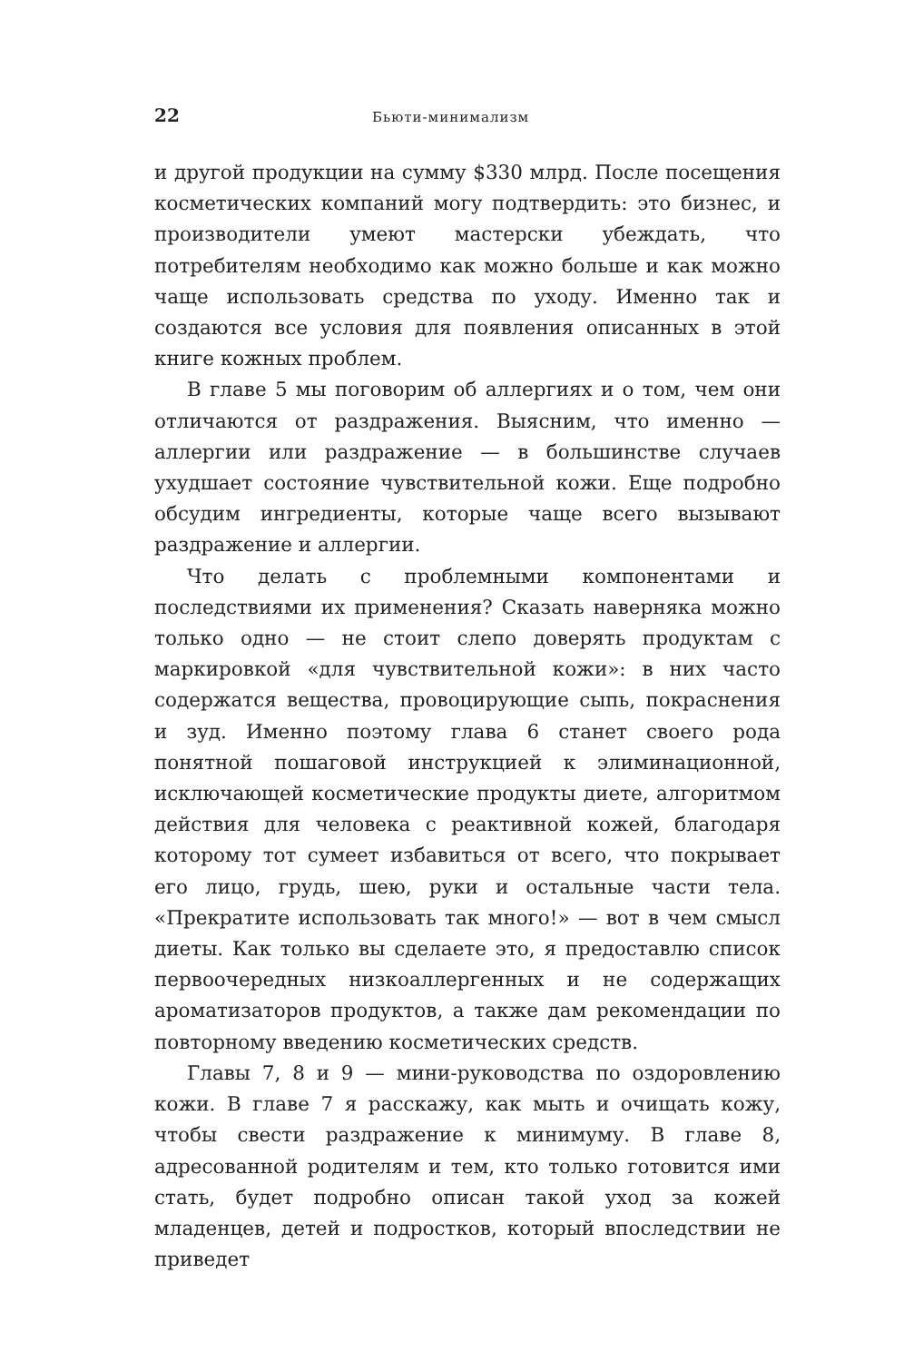22 Бьюти-минимализм
и другой продукции на сумму $330 млрд. После посещения косметических компаний могу подтвердить: это бизнес, и производители умеют мастерски убеждать, что потребителям необходимо как можно больше и как можно чаще использовать средства по уходу. Именно так и создаются все условия для появления описанных в этой книге кожных проблем.
В главе 5 мы поговорим об аллергиях и о том, чем они отличаются от раздражения. Выясним, что именно — аллергии или раздражение — в большинстве случаев ухудшает состояние чувствительной кожи. Еще подробно обсудим ингредиенты, которые чаще всего вызывают раздражение и аллергии.
Что делать с проблемными компонентами и последствиями их применения? Сказать наверняка можно только одно — не стоит слепо доверять продуктам с маркировкой «для чувствительной кожи»: в них часто содержатся вещества, провоцирующие сыпь, покраснения и зуд. Именно поэтому глава 6 станет своего рода понятной пошаговой инструкцией к элиминационной, исключающей косметические продукты диете, алгоритмом действия для человека с реактивной кожей, благодаря которому тот сумеет избавиться от всего, что покрывает его лицо, грудь, шею, руки и остальные части тела. «Прекратите использовать так много!» — вот в чем смысл диеты. Как только вы сделаете это, я предоставлю список первоочередных низкоаллергенных и не содержащих ароматизаторов продуктов, а также дам рекомендации по повторному введению косметических средств.
Главы 7, 8 и 9 — мини-руководства по оздоровлению кожи. В главе 7 я расскажу, как мыть и очищать кожу, чтобы свести раздражение к минимуму. В главе 8, адресованной родителям и тем, кто только готовится ими стать, будет подробно описан такой уход за кожей младенцев, детей и подростков, который впоследствии не приведет